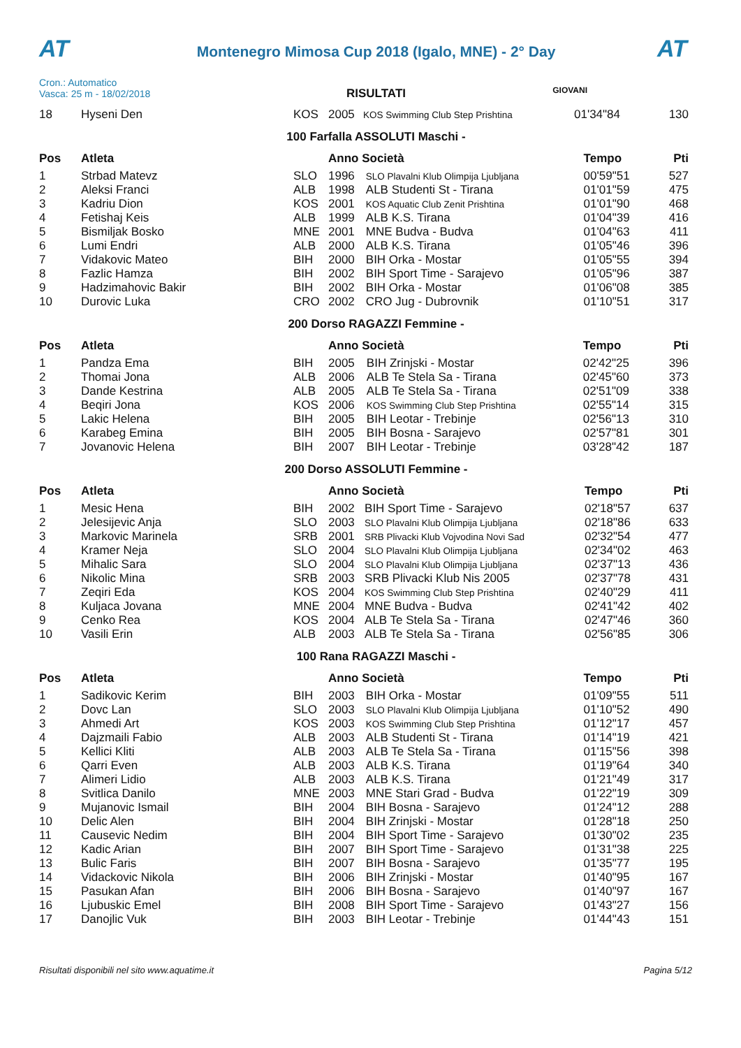AT
Montenegro Mimosa Cup 2018 (Igalo, MNE) - 2° Day
AT
Cron.: Automatico
Vasca: 25 m - 18/02/2018
GIOVANI
RISULTATI
| 18 | Hyseni Den | KOS | 2005 | KOS Swimming Club Step Prishtina | 01'34"84 | 130 |
100 Farfalla ASSOLUTI Maschi -
| Pos | Atleta | | Anno Società | | Tempo | Pti |
| --- | --- | --- | --- | --- | --- | --- |
| 1 | Strbad Matevz | SLO | 1996 | SLO Plavalni Klub Olimpija Ljubljana | 00'59"51 | 527 |
| 2 | Aleksi Franci | ALB | 1998 | ALB Studenti St - Tirana | 01'01"59 | 475 |
| 3 | Kadriu Dion | KOS | 2001 | KOS Aquatic Club Zenit Prishtina | 01'01"90 | 468 |
| 4 | Fetishaj Keis | ALB | 1999 | ALB K.S. Tirana | 01'04"39 | 416 |
| 5 | Bismiljak Bosko | MNE | 2001 | MNE Budva - Budva | 01'04"63 | 411 |
| 6 | Lumi Endri | ALB | 2000 | ALB K.S. Tirana | 01'05"46 | 396 |
| 7 | Vidakovic Mateo | BIH | 2000 | BIH Orka - Mostar | 01'05"55 | 394 |
| 8 | Fazlic Hamza | BIH | 2002 | BIH Sport Time - Sarajevo | 01'05"96 | 387 |
| 9 | Hadzimahovic Bakir | BIH | 2002 | BIH Orka - Mostar | 01'06"08 | 385 |
| 10 | Durovic Luka | CRO | 2002 | CRO Jug - Dubrovnik | 01'10"51 | 317 |
200 Dorso RAGAZZI Femmine -
| Pos | Atleta | | Anno Società | | Tempo | Pti |
| --- | --- | --- | --- | --- | --- | --- |
| 1 | Pandza Ema | BIH | 2005 | BIH Zrinjski - Mostar | 02'42"25 | 396 |
| 2 | Thomai Jona | ALB | 2006 | ALB Te Stela Sa - Tirana | 02'45"60 | 373 |
| 3 | Dande Kestrina | ALB | 2005 | ALB Te Stela Sa - Tirana | 02'51"09 | 338 |
| 4 | Beqiri Jona | KOS | 2006 | KOS Swimming Club Step Prishtina | 02'55"14 | 315 |
| 5 | Lakic Helena | BIH | 2005 | BIH Leotar - Trebinje | 02'56"13 | 310 |
| 6 | Karabeg Emina | BIH | 2005 | BIH Bosna - Sarajevo | 02'57"81 | 301 |
| 7 | Jovanovic Helena | BIH | 2007 | BIH Leotar - Trebinje | 03'28"42 | 187 |
200 Dorso ASSOLUTI Femmine -
| Pos | Atleta | | Anno Società | | Tempo | Pti |
| --- | --- | --- | --- | --- | --- | --- |
| 1 | Mesic Hena | BIH | 2002 | BIH Sport Time - Sarajevo | 02'18"57 | 637 |
| 2 | Jelesijevic Anja | SLO | 2003 | SLO Plavalni Klub Olimpija Ljubljana | 02'18"86 | 633 |
| 3 | Markovic Marinela | SRB | 2001 | SRB Plivacki Klub Vojvodina Novi Sad | 02'32"54 | 477 |
| 4 | Kramer Neja | SLO | 2004 | SLO Plavalni Klub Olimpija Ljubljana | 02'34"02 | 463 |
| 5 | Mihalic Sara | SLO | 2004 | SLO Plavalni Klub Olimpija Ljubljana | 02'37"13 | 436 |
| 6 | Nikolic Mina | SRB | 2003 | SRB Plivacki Klub Nis 2005 | 02'37"78 | 431 |
| 7 | Zeqiri Eda | KOS | 2004 | KOS Swimming Club Step Prishtina | 02'40"29 | 411 |
| 8 | Kuljaca Jovana | MNE | 2004 | MNE Budva - Budva | 02'41"42 | 402 |
| 9 | Cenko Rea | KOS | 2004 | ALB Te Stela Sa - Tirana | 02'47"46 | 360 |
| 10 | Vasili Erin | ALB | 2003 | ALB Te Stela Sa - Tirana | 02'56"85 | 306 |
100 Rana RAGAZZI Maschi -
| Pos | Atleta | | Anno Società | | Tempo | Pti |
| --- | --- | --- | --- | --- | --- | --- |
| 1 | Sadikovic Kerim | BIH | 2003 | BIH Orka - Mostar | 01'09"55 | 511 |
| 2 | Dovc Lan | SLO | 2003 | SLO Plavalni Klub Olimpija Ljubljana | 01'10"52 | 490 |
| 3 | Ahmedi Art | KOS | 2003 | KOS Swimming Club Step Prishtina | 01'12"17 | 457 |
| 4 | Dajzmaili Fabio | ALB | 2003 | ALB Studenti St - Tirana | 01'14"19 | 421 |
| 5 | Kellici Kliti | ALB | 2003 | ALB Te Stela Sa - Tirana | 01'15"56 | 398 |
| 6 | Qarri Even | ALB | 2003 | ALB K.S. Tirana | 01'19"64 | 340 |
| 7 | Alimeri Lidio | ALB | 2003 | ALB K.S. Tirana | 01'21"49 | 317 |
| 8 | Svitlica Danilo | MNE | 2003 | MNE Stari Grad - Budva | 01'22"19 | 309 |
| 9 | Mujanovic Ismail | BIH | 2004 | BIH Bosna - Sarajevo | 01'24"12 | 288 |
| 10 | Delic Alen | BIH | 2004 | BIH Zrinjski - Mostar | 01'28"18 | 250 |
| 11 | Causevic Nedim | BIH | 2004 | BIH Sport Time - Sarajevo | 01'30"02 | 235 |
| 12 | Kadic Arian | BIH | 2007 | BIH Sport Time - Sarajevo | 01'31"38 | 225 |
| 13 | Bulic Faris | BIH | 2007 | BIH Bosna - Sarajevo | 01'35"77 | 195 |
| 14 | Vidackovic Nikola | BIH | 2006 | BIH Zrinjski - Mostar | 01'40"95 | 167 |
| 15 | Pasukan Afan | BIH | 2006 | BIH Bosna - Sarajevo | 01'40"97 | 167 |
| 16 | Ljubuskic Emel | BIH | 2008 | BIH Sport Time - Sarajevo | 01'43"27 | 156 |
| 17 | Danojlic Vuk | BIH | 2003 | BIH Leotar - Trebinje | 01'44"43 | 151 |
Risultati disponibili nel sito www.aquatime.it Pagina 5/12